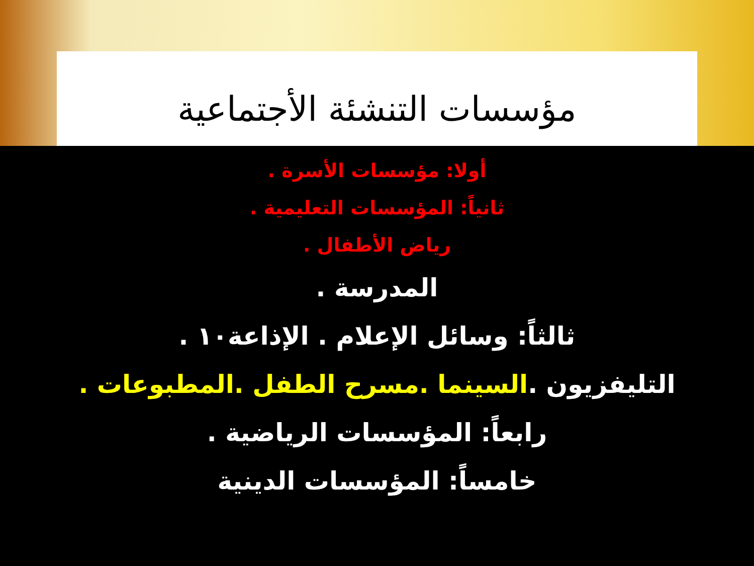مؤسسات التنشئة الأجتماعية
أولا: مؤسسات الأسرة .
ثانياً: المؤسسات التعليمية .
رياض الأطفال .
المدرسة .
ثالثاً: وسائل الإعلام . الإذاعة١٠ .
التليفزيون .السينما .مسرح الطفل .المطبوعات .
رابعاً: المؤسسات الرياضية .
خامساً: المؤسسات الدينية